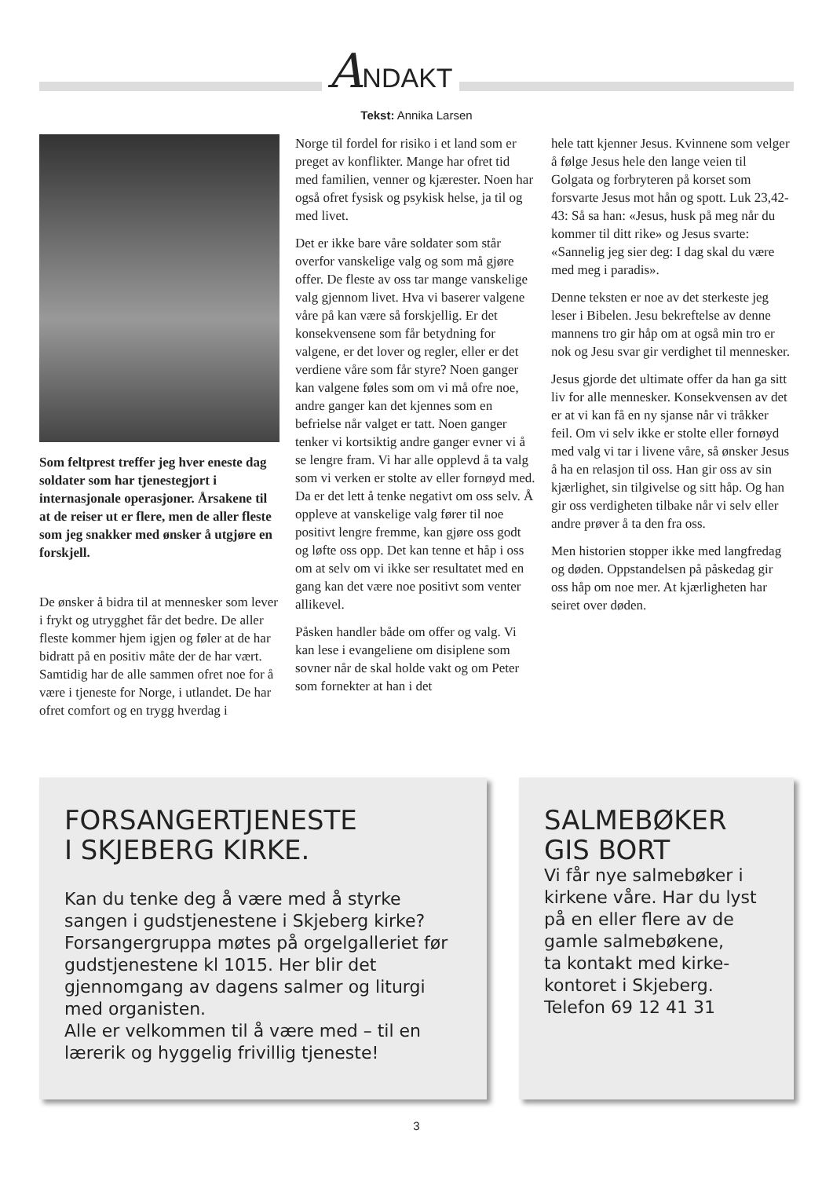ANDAKT
Tekst: Annika Larsen
Som feltprest treffer jeg hver eneste dag soldater som har tjenestegjort i internasjonale operasjoner. Årsakene til at de reiser ut er flere, men de aller fleste som jeg snakker med ønsker å utgjøre en forskjell.
De ønsker å bidra til at mennesker som lever i frykt og utrygghet får det bedre. De aller fleste kommer hjem igjen og føler at de har bidratt på en positiv måte der de har vært. Samtidig har de alle sammen ofret noe for å være i tjeneste for Norge, i utlandet. De har ofret comfort og en trygg hverdag i
Norge til fordel for risiko i et land som er preget av konflikter. Mange har ofret tid med familien, venner og kjærester. Noen har også ofret fysisk og psykisk helse, ja til og med livet.
Det er ikke bare våre soldater som står overfor vanskelige valg og som må gjøre offer. De fleste av oss tar mange vanskelige valg gjennom livet. Hva vi baserer valgene våre på kan være så forskjellig. Er det konsekvensene som får betydning for valgene, er det lover og regler, eller er det verdiene våre som får styre? Noen ganger kan valgene føles som om vi må ofre noe, andre ganger kan det kjennes som en befrielse når valget er tatt. Noen ganger tenker vi kortsiktig andre ganger evner vi å se lengre fram. Vi har alle opplevd å ta valg som vi verken er stolte av eller fornøyd med. Da er det lett å tenke negativt om oss selv. Å oppleve at vanskelige valg fører til noe positivt lengre fremme, kan gjøre oss godt og løfte oss opp. Det kan tenne et håp i oss om at selv om vi ikke ser resultatet med en gang kan det være noe positivt som venter allikevel.
Påsken handler både om offer og valg. Vi kan lese i evangeliene om disiplene som sovner når de skal holde vakt og om Peter som fornekter at han i det
hele tatt kjenner Jesus. Kvinnene som velger å følge Jesus hele den lange veien til Golgata og forbryteren på korset som forsvarte Jesus mot hån og spott. Luk 23,42-43: Så sa han: «Jesus, husk på meg når du kommer til ditt rike» og Jesus svarte: «Sannelig jeg sier deg: I dag skal du være med meg i paradis».
Denne teksten er noe av det sterkeste jeg leser i Bibelen. Jesu bekreftelse av denne mannens tro gir håp om at også min tro er nok og Jesu svar gir verdighet til mennesker.
Jesus gjorde det ultimate offer da han ga sitt liv for alle mennesker. Konsekvensen av det er at vi kan få en ny sjanse når vi tråkker feil. Om vi selv ikke er stolte eller fornøyd med valg vi tar i livene våre, så ønsker Jesus å ha en relasjon til oss. Han gir oss av sin kjærlighet, sin tilgivelse og sitt håp. Og han gir oss verdigheten tilbake når vi selv eller andre prøver å ta den fra oss.
Men historien stopper ikke med langfredag og døden. Oppstandelsen på påskedag gir oss håp om noe mer. At kjærligheten har seiret over døden.
FORSANGERTJENESTE
I SKJEBERG KIRKE.
Kan du tenke deg å være med å styrke sangen i gudstjenestene i Skjeberg kirke? Forsangergruppa møtes på orgelgalleriet før gudstjenestene kl 1015. Her blir det gjennomgang av dagens salmer og liturgi med organisten.
Alle er velkommen til å være med – til en lærerik og hyggelig frivillig tjeneste!
SALMEBØKER
GIS BORT
Vi får nye salmebøker i kirkene våre. Har du lyst på en eller flere av de gamle salmebøkene,
ta kontakt med kirke-kontoret i Skjeberg.
Telefon 69 12 41 31
3